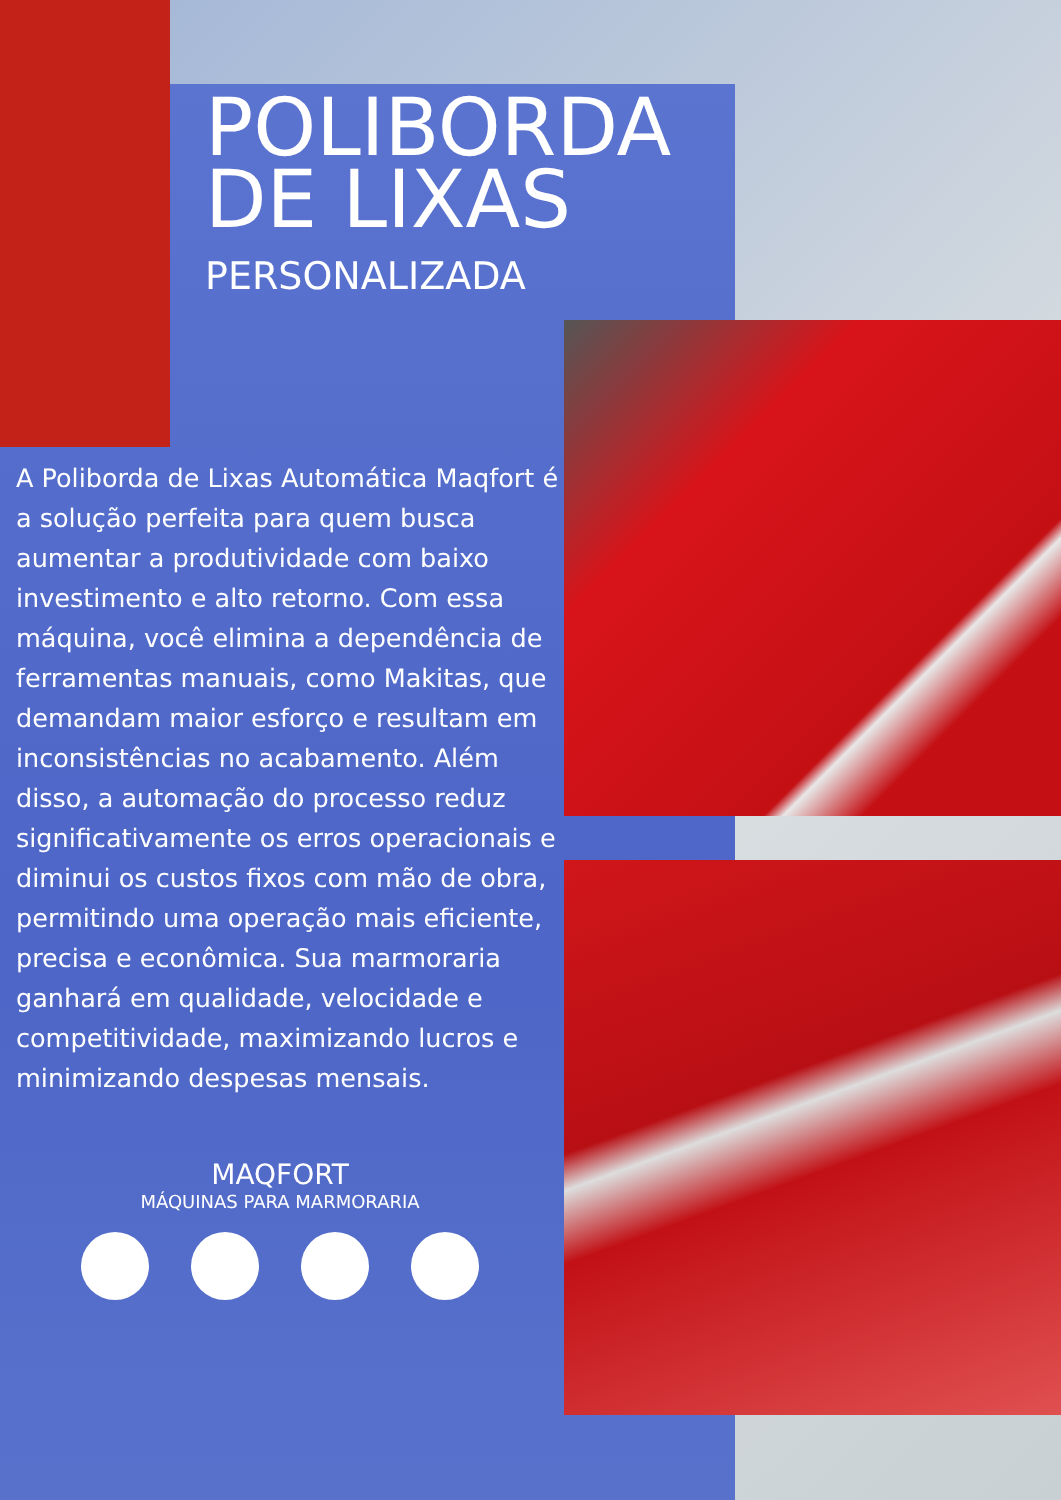POLIBORDA DE LIXAS
PERSONALIZADA
A Poliborda de Lixas Automática Maqfort é a solução perfeita para quem busca aumentar a produtividade com baixo investimento e alto retorno. Com essa máquina, você elimina a dependência de ferramentas manuais, como Makitas, que demandam maior esforço e resultam em inconsistências no acabamento. Além disso, a automação do processo reduz significativamente os erros operacionais e diminui os custos fixos com mão de obra, permitindo uma operação mais eficiente, precisa e econômica. Sua marmoraria ganhará em qualidade, velocidade e competitividade, maximizando lucros e minimizando despesas mensais.
MAQFORT
MÁQUINAS PARA MARMORARIA